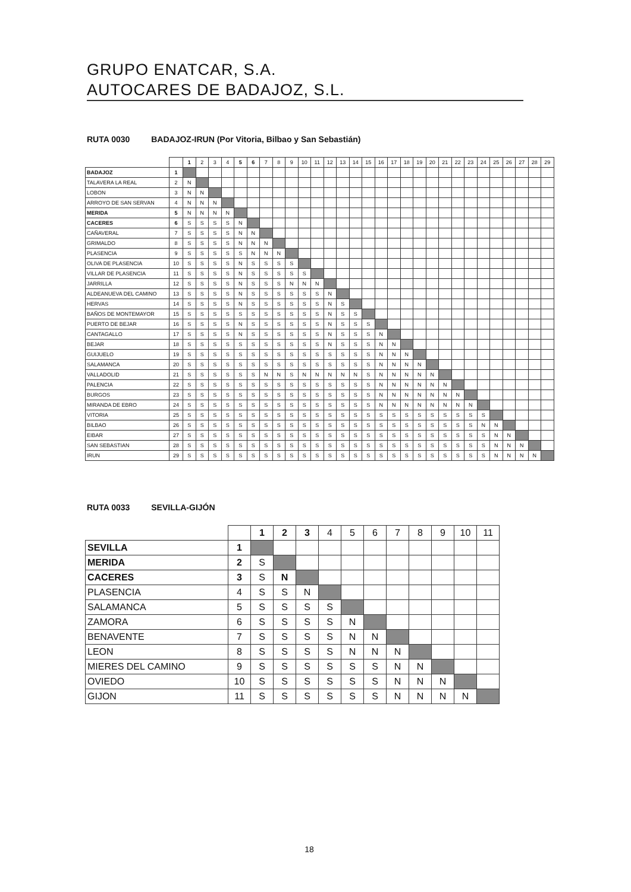GRUPO ENATCAR, S.A.
AUTOCARES DE BADAJOZ, S.L.
RUTA 0030 BADAJOZ-IRUN (Por Vitoria, Bilbao y San Sebastián)
| | | 1 | 2 | 3 | 4 | 5 | 6 | 7 | 8 | 9 | 10 | 11 | 12 | 13 | 14 | 15 | 16 | 17 | 18 | 19 | 20 | 21 | 22 | 23 | 24 | 25 | 26 | 27 | 28 | 29 |
| --- | --- | --- | --- | --- | --- | --- | --- | --- | --- | --- | --- | --- | --- | --- | --- | --- | --- | --- | --- | --- | --- | --- | --- | --- | --- | --- | --- | --- | --- | --- |
| BADAJOZ | 1 | | | | | | | | | | | | | | | | | | | | | | | | | | | | | |
| TALAVERA LA REAL | 2 | N | | | | | | | | | | | | | | | | | | | | | | | | | | | | |
| LOBON | 3 | N | N | | | | | | | | | | | | | | | | | | | | | | | | | | | |
| ARROYO DE SAN SERVAN | 4 | N | N | N | | | | | | | | | | | | | | | | | | | | | | | | | | |
| MERIDA | 5 | N | N | N | N | | | | | | | | | | | | | | | | | | | | | | | | | |
| CACERES | 6 | S | S | S | S | N | | | | | | | | | | | | | | | | | | | | | | | | |
| CAÑAVERAL | 7 | S | S | S | S | N | N | | | | | | | | | | | | | | | | | | | | | | | |
| GRIMALDO | 8 | S | S | S | S | N | N | N | | | | | | | | | | | | | | | | | | | | | | |
| PLASENCIA | 9 | S | S | S | S | S | N | N | N | | | | | | | | | | | | | | | | | | | | | |
| OLIVA DE PLASENCIA | 10 | S | S | S | S | N | S | S | S | S | | | | | | | | | | | | | | | | | | | | |
| VILLAR DE PLASENCIA | 11 | S | S | S | S | N | S | S | S | S | S | | | | | | | | | | | | | | | | | | | |
| JARRILLA | 12 | S | S | S | S | N | S | S | S | N | N | N | | | | | | | | | | | | | | | | | | |
| ALDEANUEVA DEL CAMINO | 13 | S | S | S | S | N | S | S | S | S | S | S | N | | | | | | | | | | | | | | | | | |
| HERVAS | 14 | S | S | S | S | N | S | S | S | S | S | S | N | S | | | | | | | | | | | | | | | | |
| BAÑOS DE MONTEMAYOR | 15 | S | S | S | S | S | S | S | S | S | S | S | N | S | S | | | | | | | | | | | | | | | |
| PUERTO DE BEJAR | 16 | S | S | S | S | N | S | S | S | S | S | S | N | S | S | S | | | | | | | | | | | | | | |
| CANTAGALLO | 17 | S | S | S | S | N | S | S | S | S | S | S | N | S | S | S | N | | | | | | | | | | | | | |
| BEJAR | 18 | S | S | S | S | S | S | S | S | S | S | S | N | S | S | S | N | N | | | | | | | | | | | | |
| GUIJUELO | 19 | S | S | S | S | S | S | S | S | S | S | S | S | S | S | S | N | N | N | | | | | | | | | | | |
| SALAMANCA | 20 | S | S | S | S | S | S | S | S | S | S | S | S | S | S | S | N | N | N | N | | | | | | | | | | |
| VALLADOLID | 21 | S | S | S | S | S | S | N | N | S | N | N | N | N | N | S | N | N | N | N | N | | | | | | | | | |
| PALENCIA | 22 | S | S | S | S | S | S | S | S | S | S | S | S | S | S | S | N | N | N | N | N | N | | | | | | | | |
| BURGOS | 23 | S | S | S | S | S | S | S | S | S | S | S | S | S | S | S | N | N | N | N | N | N | N | | | | | | | |
| MIRANDA DE EBRO | 24 | S | S | S | S | S | S | S | S | S | S | S | S | S | S | S | N | N | N | N | N | N | N | N | | | | | | |
| VITORIA | 25 | S | S | S | S | S | S | S | S | S | S | S | S | S | S | S | S | S | S | S | S | S | S | S | S | | | | | |
| BILBAO | 26 | S | S | S | S | S | S | S | S | S | S | S | S | S | S | S | S | S | S | S | S | S | S | S | N | N | | | | |
| EIBAR | 27 | S | S | S | S | S | S | S | S | S | S | S | S | S | S | S | S | S | S | S | S | S | S | S | S | N | N | | | |
| SAN SEBASTIAN | 28 | S | S | S | S | S | S | S | S | S | S | S | S | S | S | S | S | S | S | S | S | S | S | S | S | N | N | N | | |
| IRUN | 29 | S | S | S | S | S | S | S | S | S | S | S | S | S | S | S | S | S | S | S | S | S | S | S | S | N | N | N | N | |
RUTA 0033 SEVILLA-GIJÓN
| | | 1 | 2 | 3 | 4 | 5 | 6 | 7 | 8 | 9 | 10 | 11 |
| --- | --- | --- | --- | --- | --- | --- | --- | --- | --- | --- | --- | --- |
| SEVILLA | 1 | | | | | | | | | | | |
| MERIDA | 2 | S | | | | | | | | | | |
| CACERES | 3 | S | N | | | | | | | | | |
| PLASENCIA | 4 | S | S | N | | | | | | | | |
| SALAMANCA | 5 | S | S | S | S | | | | | | | |
| ZAMORA | 6 | S | S | S | S | N | | | | | | |
| BENAVENTE | 7 | S | S | S | S | N | N | | | | | |
| LEON | 8 | S | S | S | S | N | N | N | | | | |
| MIERES DEL CAMINO | 9 | S | S | S | S | S | S | N | N | | | |
| OVIEDO | 10 | S | S | S | S | S | S | N | N | N | | |
| GIJON | 11 | S | S | S | S | S | S | N | N | N | N | |
18